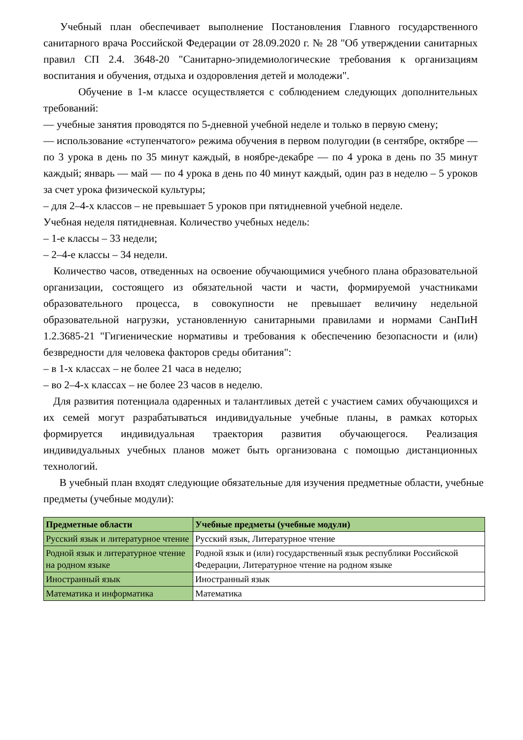Учебный план обеспечивает выполнение Постановления Главного государственного санитарного врача Российской Федерации от 28.09.2020 г. № 28 "Об утверждении санитарных правил СП 2.4. 3648-20 "Санитарно-эпидемиологические требования к организациям воспитания и обучения, отдыха и оздоровления детей и молодежи".
Обучение в 1-м классе осуществляется с соблюдением следующих дополнительных требований:
— учебные занятия проводятся по 5-дневной учебной неделе и только в первую смену;
— использование «ступенчатого» режима обучения в первом полугодии (в сентябре, октябре — по 3 урока в день по 35 минут каждый, в ноябре-декабре — по 4 урока в день по 35 минут каждый; январь — май — по 4 урока в день по 40 минут каждый, один раз в неделю – 5 уроков за счет урока физической культуры;
– для 2–4-х классов – не превышает 5 уроков при пятидневной учебной неделе.
Учебная неделя пятидневная. Количество учебных недель:
– 1-е классы – 33 недели;
– 2–4-е классы – 34 недели.
Количество часов, отведенных на освоение обучающимися учебного плана образовательной организации, состоящего из обязательной части и части, формируемой участниками образовательного процесса, в совокупности не превышает величину недельной образовательной нагрузки, установленную санитарными правилами и нормами СанПиН 1.2.3685-21 "Гигиенические нормативы и требования к обеспечению безопасности и (или) безвредности для человека факторов среды обитания":
– в 1-х классах – не более 21 часа в неделю;
– во 2–4-х классах – не более 23 часов в неделю.
Для развития потенциала одаренных и талантливых детей с участием самих обучающихся и их семей могут разрабатываться индивидуальные учебные планы, в рамках которых формируется индивидуальная траектория развития обучающегося. Реализация индивидуальных учебных планов может быть организована с помощью дистанционных технологий.
В учебный план входят следующие обязательные для изучения предметные области, учебные предметы (учебные модули):
| Предметные области | Учебные предметы (учебные модули) |
| --- | --- |
| Русский язык и литературное чтение | Русский язык, Литературное чтение |
| Родной язык и литературное чтение на родном языке | Родной язык и (или) государственный язык республики Российской Федерации, Литературное чтение на родном языке |
| Иностранный язык | Иностранный язык |
| Математика и информатика | Математика |